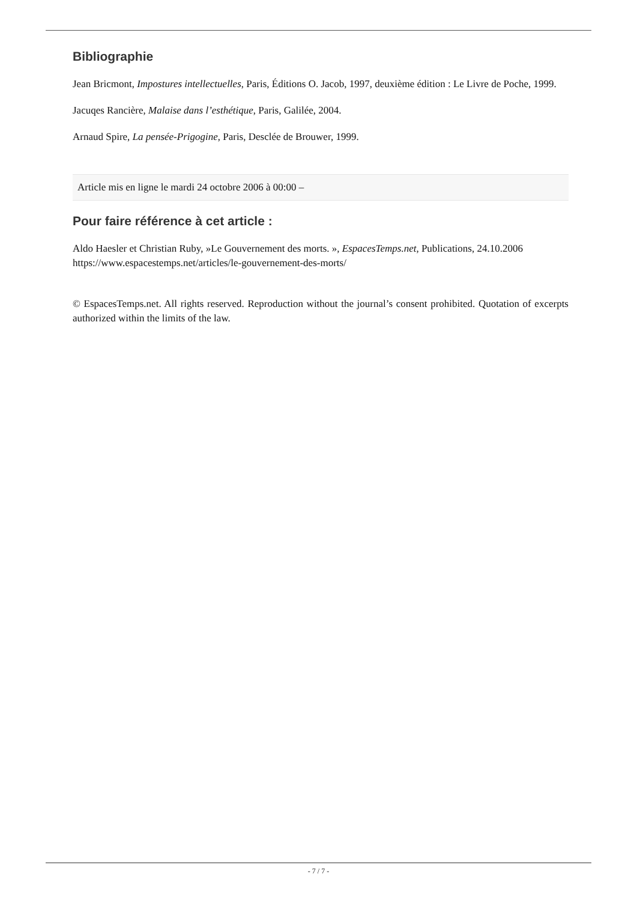Bibliographie
Jean Bricmont, Impostures intellectuelles, Paris, Éditions O. Jacob, 1997, deuxième édition : Le Livre de Poche, 1999.
Jacuqes Rancière, Malaise dans l’esthétique, Paris, Galilée, 2004.
Arnaud Spire, La pensée-Prigogine, Paris, Desclée de Brouwer, 1999.
Article mis en ligne le mardi 24 octobre 2006 à 00:00 –
Pour faire référence à cet article :
Aldo Haesler et Christian Ruby, »Le Gouvernement des morts. », EspacesTemps.net, Publications, 24.10.2006
https://www.espacestemps.net/articles/le-gouvernement-des-morts/
© EspacesTemps.net. All rights reserved. Reproduction without the journal’s consent prohibited. Quotation of excerpts authorized within the limits of the law.
- 7 / 7 -